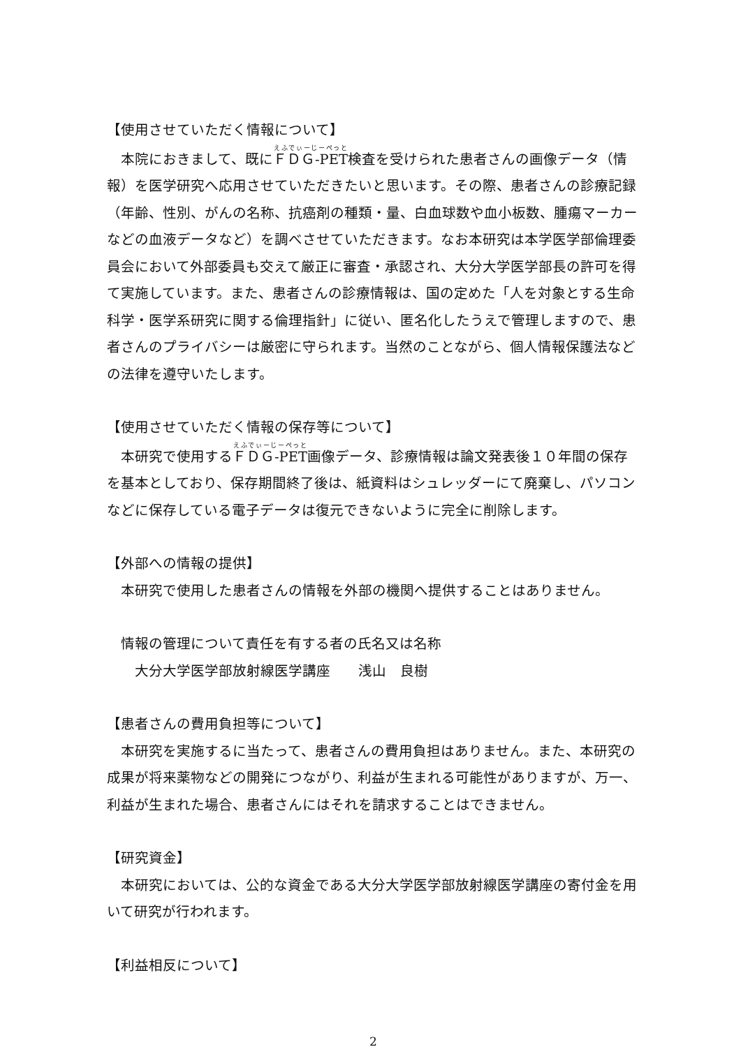【使用させていただく情報について】
　本院におきまして、既にＦＤＧ-PET検査を受けられた患者さんの画像データ（情報）を医学研究へ応用させていただきたいと思います。その際、患者さんの診療記録（年齢、性別、がんの名称、抗癌剤の種類・量、白血球数や血小板数、腫瘍マーカーなどの血液データなど）を調べさせていただきます。なお本研究は本学医学部倫理委員会において外部委員も交えて厳正に審査・承認され、大分大学医学部長の許可を得て実施しています。また、患者さんの診療情報は、国の定めた「人を対象とする生命科学・医学系研究に関する倫理指針」に従い、匿名化したうえで管理しますので、患者さんのプライバシーは厳密に守られます。当然のことながら、個人情報保護法などの法律を遵守いたします。
【使用させていただく情報の保存等について】
　本研究で使用するＦＤＧ-PET画像データ、診療情報は論文発表後１０年間の保存を基本としており、保存期間終了後は、紙資料はシュレッダーにて廃棄し、パソコンなどに保存している電子データは復元できないように完全に削除します。
【外部への情報の提供】
　本研究で使用した患者さんの情報を外部の機関へ提供することはありません。
情報の管理について責任を有する者の氏名又は名称
大分大学医学部放射線医学講座　　浅山　良樹
【患者さんの費用負担等について】
　本研究を実施するに当たって、患者さんの費用負担はありません。また、本研究の成果が将来薬物などの開発につながり、利益が生まれる可能性がありますが、万一、利益が生まれた場合、患者さんにはそれを請求することはできません。
【研究資金】
　本研究においては、公的な資金である大分大学医学部放射線医学講座の寄付金を用いて研究が行われます。
【利益相反について】
2